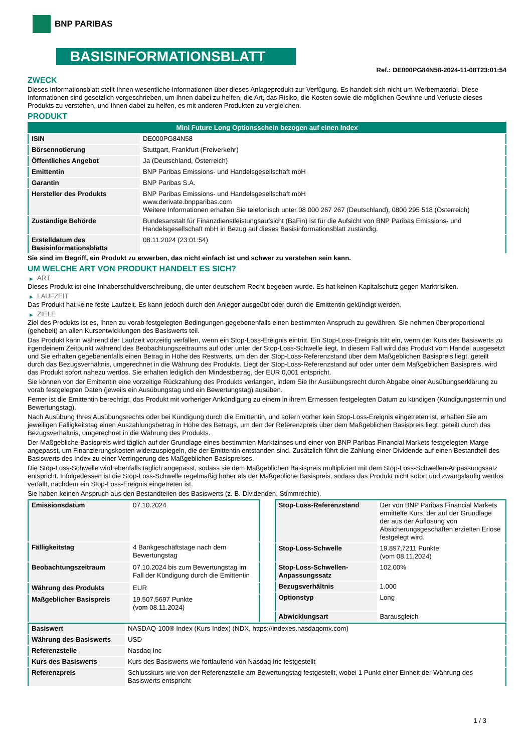BNP PARIBAS
BASISINFORMATIONSBLATT
Ref.: DE000PG84N58-2024-11-08T23:01:54
ZWECK
Dieses Informationsblatt stellt Ihnen wesentliche Informationen über dieses Anlageprodukt zur Verfügung. Es handelt sich nicht um Werbematerial. Diese Informationen sind gesetzlich vorgeschrieben, um Ihnen dabei zu helfen, die Art, das Risiko, die Kosten sowie die möglichen Gewinne und Verluste dieses Produkts zu verstehen, und Ihnen dabei zu helfen, es mit anderen Produkten zu vergleichen.
PRODUKT
| Mini Future Long Optionsschein bezogen auf einen Index | |
| ISIN | DE000PG84N58 |
| Börsennotierung | Stuttgart, Frankfurt (Freiverkehr) |
| Öffentliches Angebot | Ja (Deutschland, Österreich) |
| Emittentin | BNP Paribas Emissions- und Handelsgesellschaft mbH |
| Garantin | BNP Paribas S.A. |
| Hersteller des Produkts | BNP Paribas Emissions- und Handelsgesellschaft mbH www.derivate.bnpparibas.com Weitere Informationen erhalten Sie telefonisch unter 08 000 267 267 (Deutschland), 0800 295 518 (Österreich) |
| Zuständige Behörde | Bundesanstalt für Finanzdienstleistungsaufsicht (BaFin) ist für die Aufsicht von BNP Paribas Emissions- und Handelsgesellschaft mbH in Bezug auf dieses Basisinformationsblatt zuständig. |
| Erstelldatum des Basisinformationsblatts | 08.11.2024 (23:01:54) |
Sie sind im Begriff, ein Produkt zu erwerben, das nicht einfach ist und schwer zu verstehen sein kann.
UM WELCHE ART VON PRODUKT HANDELT ES SICH?
▶ ART
Dieses Produkt ist eine Inhaberschuldverschreibung, die unter deutschem Recht begeben wurde. Es hat keinen Kapitalschutz gegen Marktrisiken.
▶ LAUFZEIT
Das Produkt hat keine feste Laufzeit. Es kann jedoch durch den Anleger ausgeübt oder durch die Emittentin gekündigt werden.
▶ ZIELE
Ziel des Produkts ist es, Ihnen zu vorab festgelegten Bedingungen gegebenenfalls einen bestimmten Anspruch zu gewähren. Sie nehmen überproportional (gehebelt) an allen Kursentwicklungen des Basiswerts teil.
Das Produkt kann während der Laufzeit vorzeitig verfallen, wenn ein Stop-Loss-Ereignis eintritt. Ein Stop-Loss-Ereignis tritt ein, wenn der Kurs des Basiswerts zu irgendeinem Zeitpunkt während des Beobachtungszeitraums auf oder unter der Stop-Loss-Schwelle liegt. In diesem Fall wird das Produkt vom Handel ausgesetzt und Sie erhalten gegebenenfalls einen Betrag in Höhe des Restwerts, um den der Stop-Loss-Referenzstand über dem Maßgeblichen Basispreis liegt, geteilt durch das Bezugsverhältnis, umgerechnet in die Währung des Produkts. Liegt der Stop-Loss-Referenzstand auf oder unter dem Maßgeblichen Basispreis, wird das Produkt sofort nahezu wertlos. Sie erhalten lediglich den Mindestbetrag, der EUR 0,001 entspricht.
Sie können von der Emittentin eine vorzeitige Rückzahlung des Produkts verlangen, indem Sie Ihr Ausübungsrecht durch Abgabe einer Ausübungserklärung zu vorab festgelegten Daten (jeweils ein Ausübungstag und ein Bewertungstag) ausüben.
Ferner ist die Emittentin berechtigt, das Produkt mit vorheriger Ankündigung zu einem in ihrem Ermessen festgelegten Datum zu kündigen (Kündigungstermin und Bewertungstag).
Nach Ausübung Ihres Ausübungsrechts oder bei Kündigung durch die Emittentin, und sofern vorher kein Stop-Loss-Ereignis eingetreten ist, erhalten Sie am jeweiligen Fälligkeitstag einen Auszahlungsbetrag in Höhe des Betrags, um den der Referenzpreis über dem Maßgeblichen Basispreis liegt, geteilt durch das Bezugsverhältnis, umgerechnet in die Währung des Produkts.
Der Maßgebliche Basispreis wird täglich auf der Grundlage eines bestimmten Marktzinses und einer von BNP Paribas Financial Markets festgelegten Marge angepasst, um Finanzierungskosten widerzuspiegeln, die der Emittentin entstanden sind. Zusätzlich führt die Zahlung einer Dividende auf einen Bestandteil des Basiswerts des Index zu einer Verringerung des Maßgeblichen Basispreises.
Die Stop-Loss-Schwelle wird ebenfalls täglich angepasst, sodass sie dem Maßgeblichen Basispreis multipliziert mit dem Stop-Loss-Schwellen-Anpassungssatz entspricht. Infolgedessen ist die Stop-Loss-Schwelle regelmäßig höher als der Maßgebliche Basispreis, sodass das Produkt nicht sofort und zwangsläufig wertlos verfällt, nachdem ein Stop-Loss-Ereignis eingetreten ist.
Sie haben keinen Anspruch aus den Bestandteilen des Basiswerts (z. B. Dividenden, Stimmrechte).
| Emissionsdatum | 07.10.2024 |
| Fälligkeitstag | 4 Bankgeschäftstage nach dem Bewertungstag |
| Beobachtungszeitraum | 07.10.2024 bis zum Bewertungstag im Fall der Kündigung durch die Emittentin |
| Währung des Produkts | EUR |
| Maßgeblicher Basispreis | 19.507,5697 Punkte (vom 08.11.2024) |
| Stop-Loss-Referenzstand | Der von BNP Paribas Financial Markets ermittelte Kurs, der auf der Grundlage der aus der Auflösung von Absicherungsgeschäften erzielten Erlöse festgelegt wird. |
| Stop-Loss-Schwelle | 19.897,7211 Punkte (vom 08.11.2024) |
| Stop-Loss-Schwellen-Anpassungssatz | 102,00% |
| Bezugsverhältnis | 1.000 |
| Optionstyp | Long |
| Abwicklungsart | Barausgleich |
| Basiswert | NASDAQ-100® Index (Kurs Index) (NDX, https://indexes.nasdaqomx.com) |
| Währung des Basiswerts | USD |
| Referenzstelle | Nasdaq Inc |
| Kurs des Basiswerts | Kurs des Basiswerts wie fortlaufend von Nasdaq Inc festgestellt |
| Referenzpreis | Schlusskurs wie von der Referenzstelle am Bewertungstag festgestellt, wobei 1 Punkt einer Einheit der Währung des Basiswerts entspricht |
1 / 3